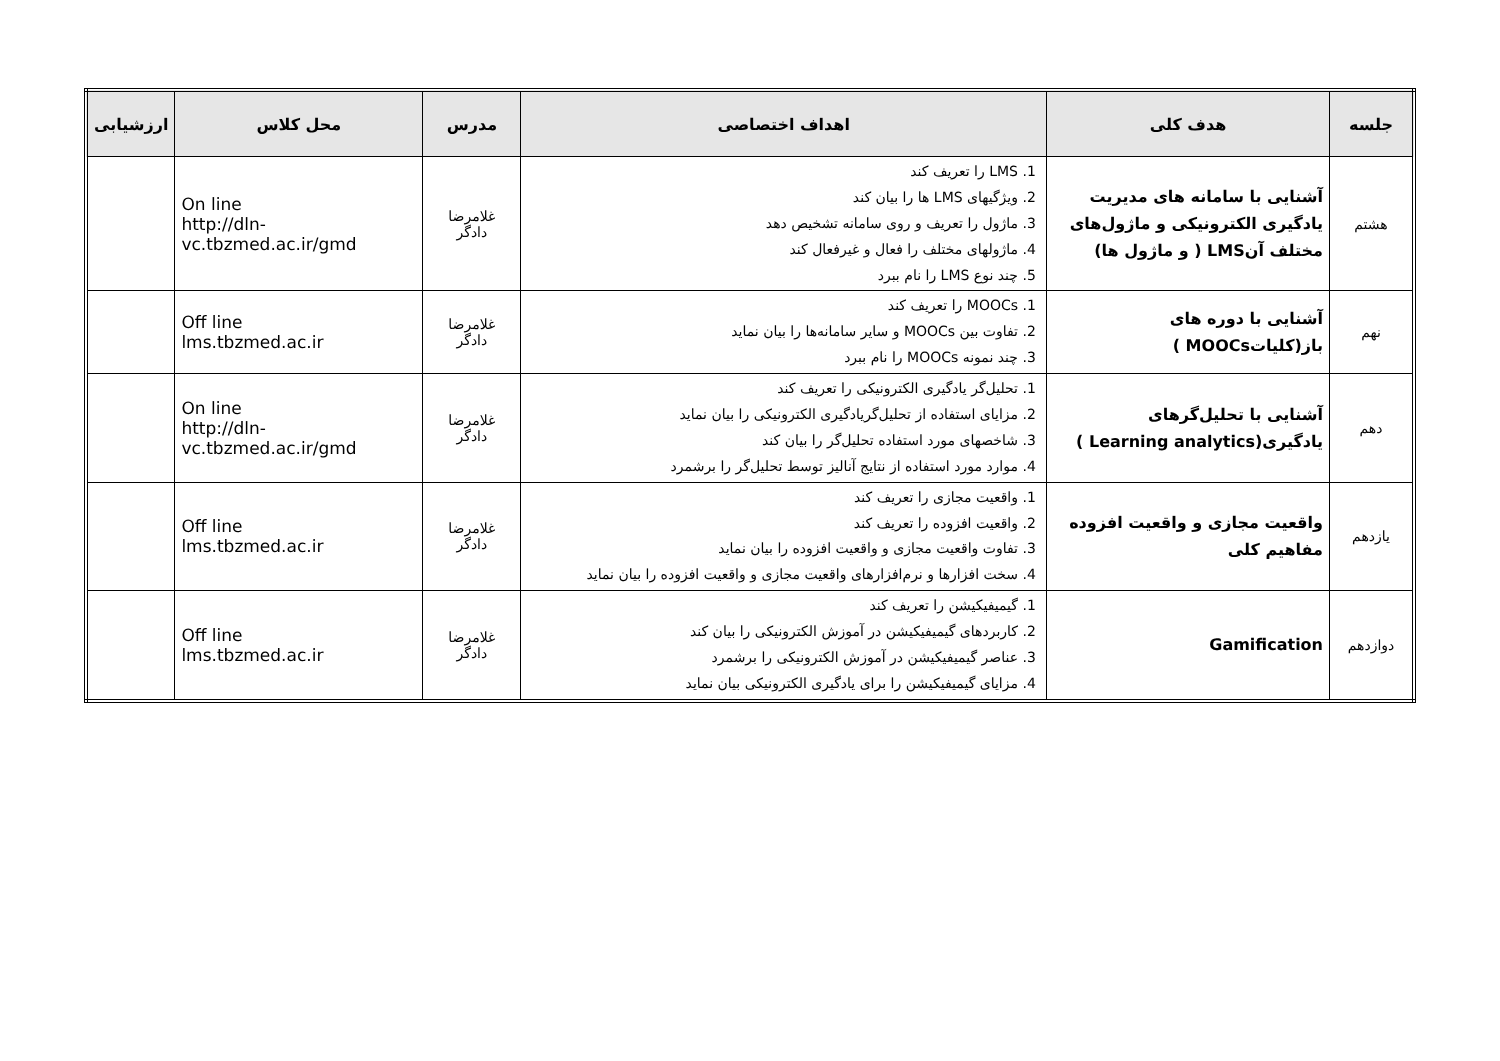| جلسه | هدف کلی | اهداف اختصاصی | مدرس | محل کلاس | ارزشیابی |
| --- | --- | --- | --- | --- | --- |
| هشتم | آشنایی با سامانه های مدیریت یادگیری الکترونیکی و ماژول‌های مختلف آنLMS ( و ماژول ها) | 1. LMS را تعریف کند 2. ویژگیهای LMS ها را بیان کند 3. ماژول را تعریف و روی سامانه تشخیص دهد 4. ماژولهای مختلف را فعال و غیرفعال کند 5. چند نوع LMS را نام ببرد | غلامرضا دادگر | On line http://dln- vc.tbzmed.ac.ir/gmd | |
| نهم | آشنایی با دوره های باز(کلیاتMOOCs ) | 1. MOOCs را تعریف کند 2. تفاوت بین MOOCs و سایر سامانه‌ها را بیان نماید 3. چند نمونه MOOCs را نام ببرد | غلامرضا دادگر | Off line lms.tbzmed.ac.ir | |
| دهم | آشنایی با تحلیل‌گرهای یادگیری(Learning analytics ) | 1. تحلیل‌گر یادگیری الکترونیکی را تعریف کند 2. مزایای استفاده از تحلیل‌گریادگیری الکترونیکی را بیان نماید 3. شاخصهای مورد استفاده تحلیل‌گر را بیان کند 4. موارد مورد استفاده از نتایج آنالیز توسط تحلیل‌گر را برشمرد | غلامرضا دادگر | On line http://dln- vc.tbzmed.ac.ir/gmd | |
| یازدهم | واقعیت مجازی و واقعیت افزوده مفاهیم کلی | 1. واقعیت مجازی را تعریف کند 2. واقعیت افزوده را تعریف کند 3. تفاوت واقعیت مجازی و واقعیت افزوده را بیان نماید 4. سخت افزارها و نرم‌افزارهای واقعیت مجازی و واقعیت افزوده را بیان نماید | غلامرضا دادگر | Off line lms.tbzmed.ac.ir | |
| دوازدهم | Gamification | 1. گیمیفیکیشن را تعریف کند 2. کاربردهای گیمیفیکیشن در آموزش الکترونیکی را بیان کند 3. عناصر گیمیفیکیشن در آموزش الکترونیکی را برشمرد 4. مزایای گیمیفیکیشن را برای یادگیری الکترونیکی بیان نماید | غلامرضا دادگر | Off line lms.tbzmed.ac.ir | |